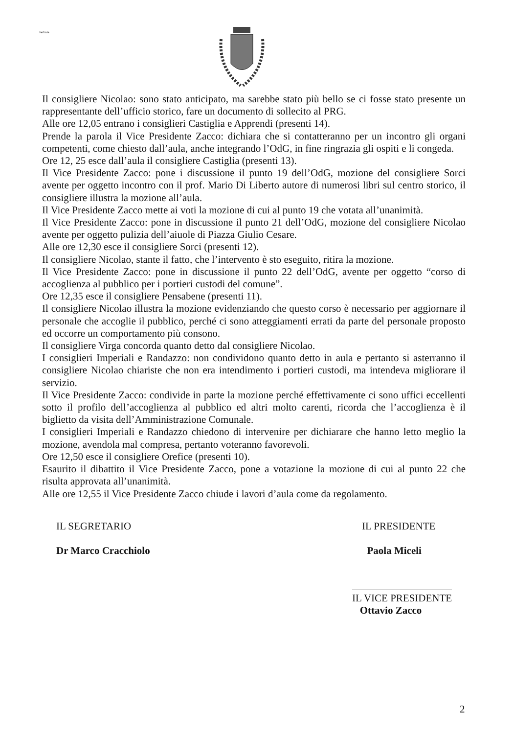verbale
Il consigliere Nicolao: sono stato anticipato, ma sarebbe stato più bello se ci fosse stato presente un rappresentante dell’ufficio storico, fare un documento di sollecito al PRG.
Alle ore 12,05 entrano i consiglieri Castiglia e Apprendi (presenti 14).
Prende la parola il Vice Presidente Zacco: dichiara che si contatteranno per un incontro gli organi competenti, come chiesto dall’aula, anche integrando l’OdG, in fine ringrazia gli ospiti e li congeda.
Ore 12, 25 esce dall’aula il consigliere Castiglia (presenti 13).
Il Vice Presidente Zacco: pone i discussione il punto 19 dell’OdG, mozione del consigliere Sorci avente per oggetto incontro con il prof. Mario Di Liberto autore di numerosi libri sul centro storico, il consigliere illustra la mozione all’aula.
Il Vice Presidente Zacco mette ai voti la mozione di cui al punto 19 che votata all’unanimità.
Il Vice Presidente Zacco: pone in discussione il punto 21 dell’OdG, mozione del consigliere Nicolao avente per oggetto pulizia dell’aiuole di Piazza Giulio Cesare.
Alle ore 12,30 esce il consigliere Sorci (presenti 12).
Il consigliere Nicolao, stante il fatto, che l’intervento è sto eseguito, ritira la mozione.
Il Vice Presidente Zacco: pone in discussione il punto 22 dell’OdG, avente per oggetto “corso di accoglienza al pubblico per i portieri custodi del comune”.
Ore 12,35 esce il consigliere Pensabene (presenti 11).
Il consigliere Nicolao illustra la mozione evidenziando che questo corso è necessario per aggiornare il personale che accoglie il pubblico, perché ci sono atteggiamenti errati da parte del personale proposto ed occorre un comportamento più consono.
Il consigliere Virga concorda quanto detto dal consigliere Nicolao.
I consiglieri Imperiali e Randazzo: non condividono quanto detto in aula e pertanto si asterranno il consigliere Nicolao chiariste che non era intendimento i portieri custodi, ma intendeva migliorare il servizio.
Il Vice Presidente Zacco: condivide in parte la mozione perché effettivamente ci sono uffici eccellenti sotto il profilo dell’accoglienza al pubblico ed altri molto carenti, ricorda che l’accoglienza è il biglietto da visita dell’Amministrazione Comunale.
I consiglieri Imperiali e Randazzo chiedono di intervenire per dichiarare che hanno letto meglio la mozione, avendola mal compresa, pertanto voteranno favorevoli.
Ore 12,50 esce il consigliere Orefice (presenti 10).
Esaurito il dibattito il Vice Presidente Zacco, pone a votazione la mozione di cui al punto 22 che risulta approvata all’unanimità.
Alle ore 12,55 il Vice Presidente Zacco chiude i lavori d’aula come da regolamento.
IL SEGRETARIO
Dr Marco Cracchiolo
IL PRESIDENTE
Paola Miceli
IL VICE PRESIDENTE
Ottavio Zacco
2